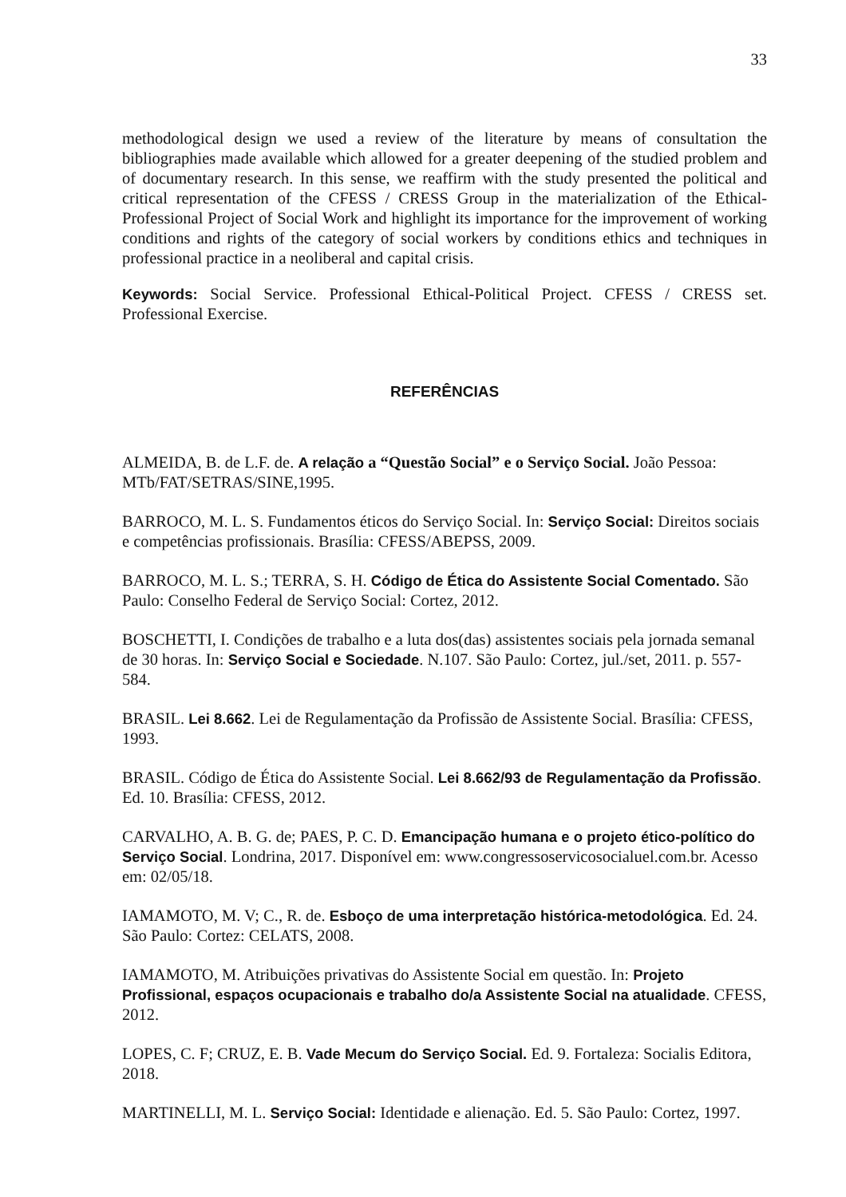33
methodological design we used a review of the literature by means of consultation the bibliographies made available which allowed for a greater deepening of the studied problem and of documentary research. In this sense, we reaffirm with the study presented the political and critical representation of the CFESS / CRESS Group in the materialization of the Ethical-Professional Project of Social Work and highlight its importance for the improvement of working conditions and rights of the category of social workers by conditions ethics and techniques in professional practice in a neoliberal and capital crisis.
Keywords: Social Service. Professional Ethical-Political Project. CFESS / CRESS set. Professional Exercise.
REFERÊNCIAS
ALMEIDA, B. de L.F. de. A relação a “Questão Social” e o Serviço Social. João Pessoa: MTb/FAT/SETRAS/SINE,1995.
BARROCO, M. L. S. Fundamentos éticos do Serviço Social. In: Serviço Social: Direitos sociais e competências profissionais. Brasília: CFESS/ABEPSS, 2009.
BARROCO, M. L. S.; TERRA, S. H. Código de Ética do Assistente Social Comentado. São Paulo: Conselho Federal de Serviço Social: Cortez, 2012.
BOSCHETTI, I. Condições de trabalho e a luta dos(das) assistentes sociais pela jornada semanal de 30 horas. In: Serviço Social e Sociedade. N.107. São Paulo: Cortez, jul./set, 2011. p. 557-584.
BRASIL. Lei 8.662. Lei de Regulamentação da Profissão de Assistente Social. Brasília: CFESS, 1993.
BRASIL. Código de Ética do Assistente Social. Lei 8.662/93 de Regulamentação da Profissão. Ed. 10. Brasília: CFESS, 2012.
CARVALHO, A. B. G. de; PAES, P. C. D. Emancipação humana e o projeto ético-político do Serviço Social. Londrina, 2017. Disponível em: www.congressoservicosocialuel.com.br. Acesso em: 02/05/18.
IAMAMOTO, M. V; C., R. de. Esboço de uma interpretação histórica-metodológica. Ed. 24. São Paulo: Cortez: CELATS, 2008.
IAMAMOTO, M. Atribuições privativas do Assistente Social em questão. In: Projeto Profissional, espaços ocupacionais e trabalho do/a Assistente Social na atualidade. CFESS, 2012.
LOPES, C. F; CRUZ, E. B. Vade Mecum do Serviço Social. Ed. 9. Fortaleza: Socialis Editora, 2018.
MARTINELLI, M. L. Serviço Social: Identidade e alienação. Ed. 5. São Paulo: Cortez, 1997.